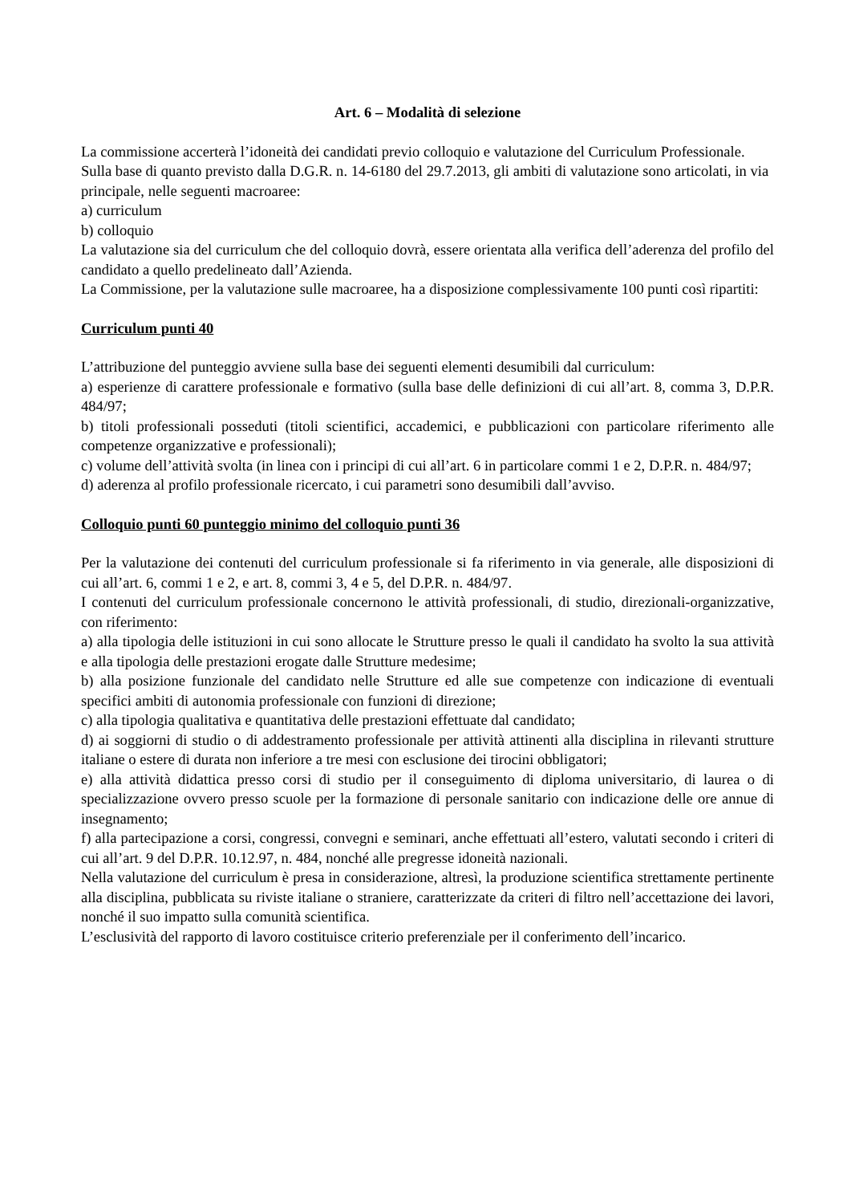Art. 6 – Modalità di selezione
La commissione accerterà l’idoneità dei candidati previo colloquio e valutazione del Curriculum Professionale.
Sulla base di quanto previsto dalla D.G.R. n. 14-6180 del 29.7.2013, gli ambiti di valutazione sono articolati, in via principale, nelle seguenti macroaree:
a) curriculum
b) colloquio
La valutazione sia del curriculum che del colloquio dovrà, essere orientata alla verifica dell’aderenza del profilo del candidato a quello predelineato dall’Azienda.
La Commissione, per la valutazione sulle macroaree, ha a disposizione complessivamente 100 punti così ripartiti:
Curriculum punti 40
L’attribuzione del punteggio avviene sulla base dei seguenti elementi desumibili dal curriculum:
a) esperienze di carattere professionale e formativo (sulla base delle definizioni di cui all’art. 8, comma 3, D.P.R. 484/97;
b) titoli professionali posseduti (titoli scientifici, accademici, e pubblicazioni con particolare riferimento alle competenze organizzative e professionali);
c) volume dell’attività svolta (in linea con i principi di cui all’art. 6 in particolare commi 1 e 2, D.P.R. n. 484/97;
d) aderenza al profilo professionale ricercato, i cui parametri sono desumibili dall’avviso.
Colloquio punti 60 punteggio minimo del colloquio punti 36
Per la valutazione dei contenuti del curriculum professionale si fa riferimento in via generale, alle disposizioni di cui all’art. 6, commi 1 e 2, e art. 8, commi 3, 4 e 5, del D.P.R. n. 484/97.
I contenuti del curriculum professionale concernono le attività professionali, di studio, direzionali-organizzative, con riferimento:
a) alla tipologia delle istituzioni in cui sono allocate le Strutture presso le quali il candidato ha svolto la sua attività e alla tipologia delle prestazioni erogate dalle Strutture medesime;
b) alla posizione funzionale del candidato nelle Strutture ed alle sue competenze con indicazione di eventuali specifici ambiti di autonomia professionale con funzioni di direzione;
c) alla tipologia qualitativa e quantitativa delle prestazioni effettuate dal candidato;
d) ai soggiorni di studio o di addestramento professionale per attività attinenti alla disciplina in rilevanti strutture italiane o estere di durata non inferiore a tre mesi con esclusione dei tirocini obbligatori;
e) alla attività didattica presso corsi di studio per il conseguimento di diploma universitario, di laurea o di specializzazione ovvero presso scuole per la formazione di personale sanitario con indicazione delle ore annue di insegnamento;
f) alla partecipazione a corsi, congressi, convegni e seminari, anche effettuati all’estero, valutati secondo i criteri di cui all’art. 9 del D.P.R. 10.12.97, n. 484, nonché alle pregresse idoneità nazionali.
Nella valutazione del curriculum è presa in considerazione, altresì, la produzione scientifica strettamente pertinente alla disciplina, pubblicata su riviste italiane o straniere, caratterizzate da criteri di filtro nell’accettazione dei lavori, nonché il suo impatto sulla comunità scientifica.
L’esclusività del rapporto di lavoro costituisce criterio preferenziale per il conferimento dell’incarico.